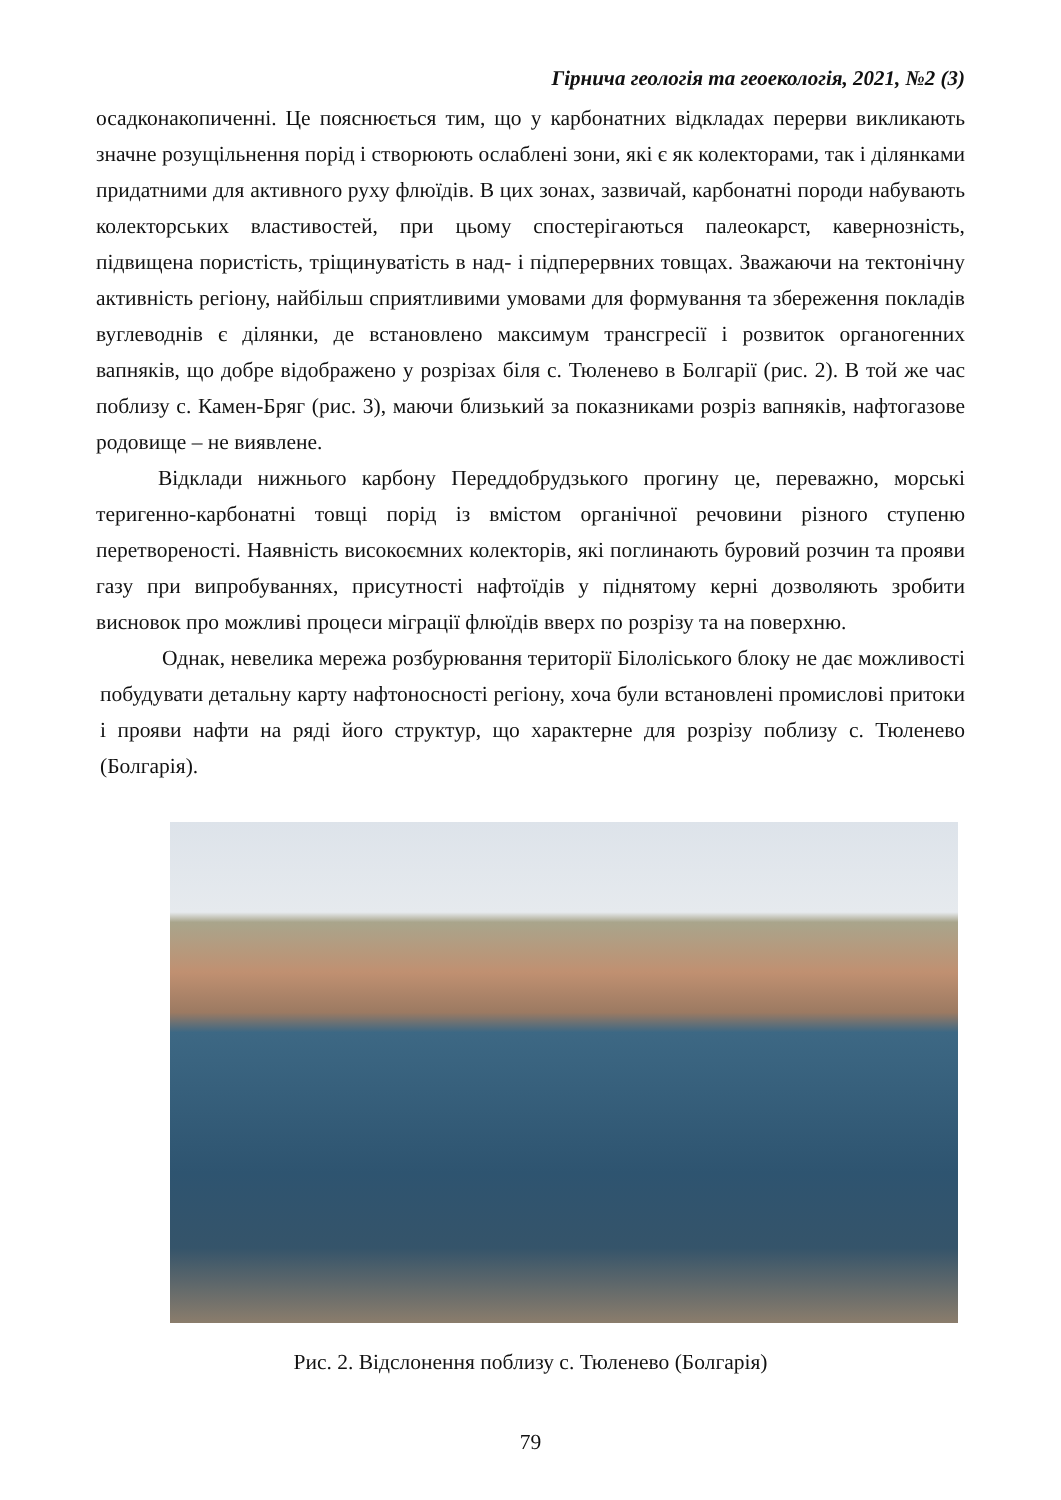Гірнича геологія та геоекологія, 2021, №2 (3)
осадконакопиченні. Це пояснюється тим, що у карбонатних відкладах перерви викликають значне розущільнення порід і створюють ослаблені зони, які є як колекторами, так і ділянками придатними для активного руху флюїдів. В цих зонах, зазвичай, карбонатні породи набувають колекторських властивостей, при цьому спостерігаються палеокарст, кавернозність, підвищена пористість, тріщинуватість в над- і підперервних товщах. Зважаючи на тектонічну активність регіону, найбільш сприятливими умовами для формування та збереження покладів вуглеводнів є ділянки, де встановлено максимум трансгресії і розвиток органогенних вапняків, що добре відображено у розрізах біля с. Тюленево в Болгарії (рис. 2). В той же час поблизу с. Камен-Бряг (рис. 3), маючи близький за показниками розріз вапняків, нафтогазове родовище – не виявлене.
Відклади нижнього карбону Переддобрудзького прогину це, переважно, морські теригенно-карбонатні товщі порід із вмістом органічної речовини різного ступеню перетвореності. Наявність високоємних колекторів, які поглинають буровий розчин та прояви газу при випробуваннях, присутності нафтоїдів у піднятому керні дозволяють зробити висновок про можливі процеси міграції флюїдів вверх по розрізу та на поверхню.
Однак, невелика мережа розбурювання території Білоліського блоку не дає можливості побудувати детальну карту нафтоносності регіону, хоча були встановлені промислові притоки і прояви нафти на ряді його структур, що характерне для розрізу поблизу с. Тюленево (Болгарія).
Рис. 2. Відслонення поблизу с. Тюленево (Болгарія)
79